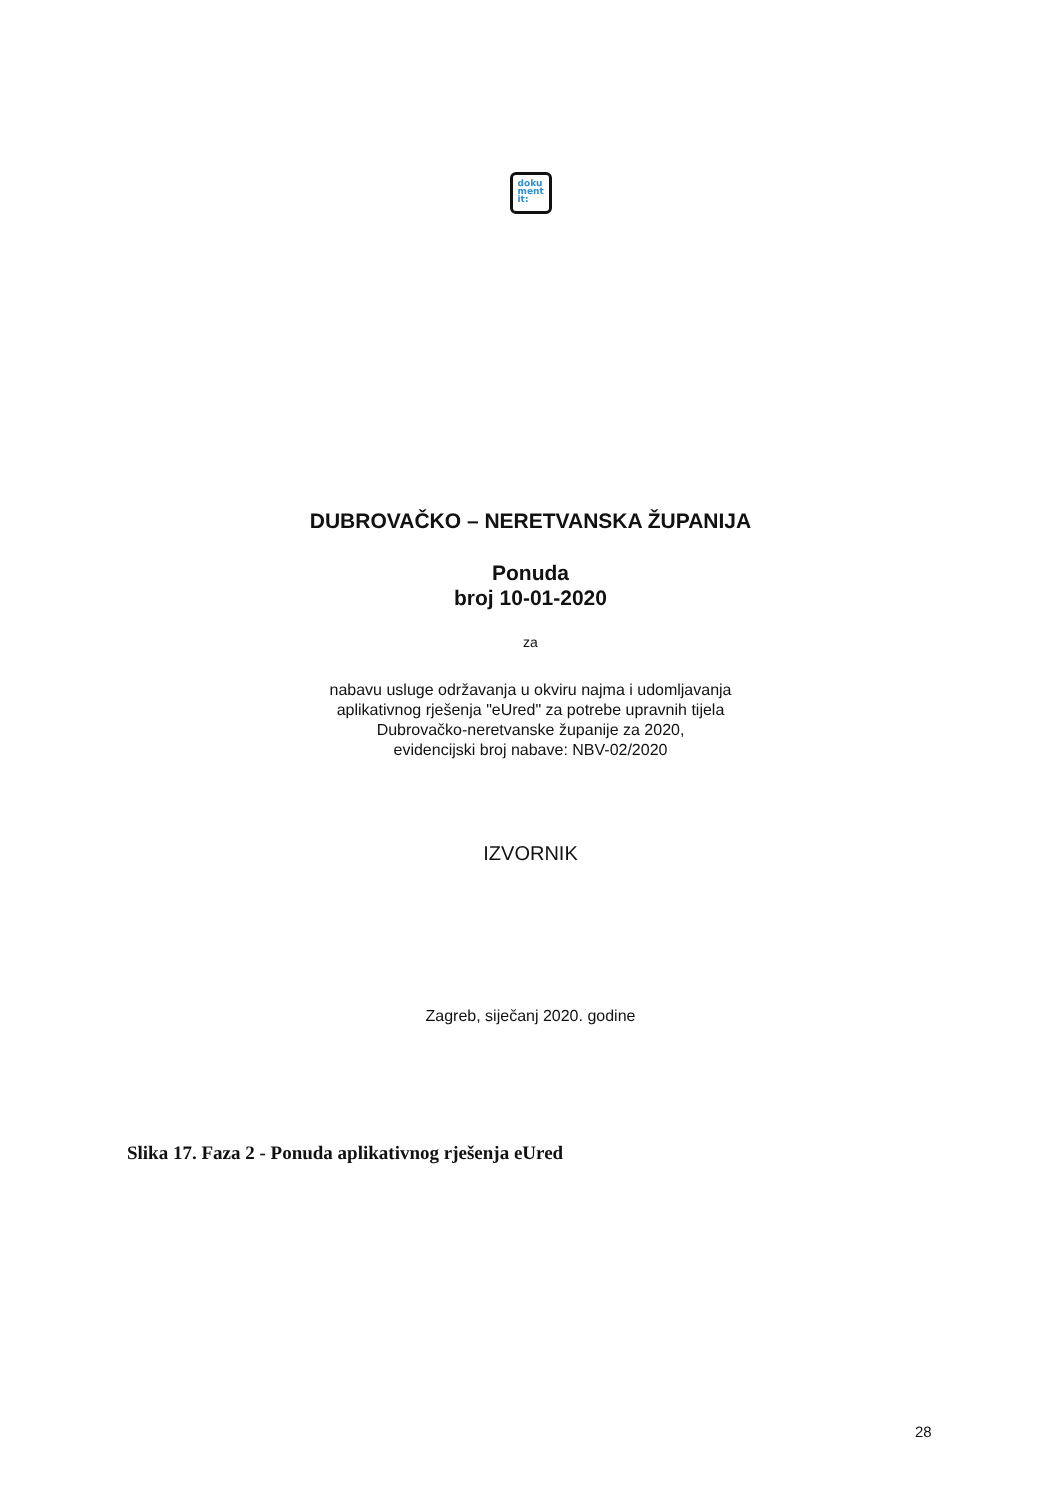doku
ment
it:
DUBROVAČKO – NERETVANSKA ŽUPANIJA
Ponuda
broj 10-01-2020
za
nabavu usluge održavanja u okviru najma i udomljavanja
aplikativnog rješenja "eUred" za potrebe upravnih tijela
Dubrovačko-neretvanske županije za 2020,
evidencijski broj nabave: NBV-02/2020
IZVORNIK
Zagreb, siječanj 2020. godine
Slika 17. Faza 2 - Ponuda aplikativnog rješenja eUred
28